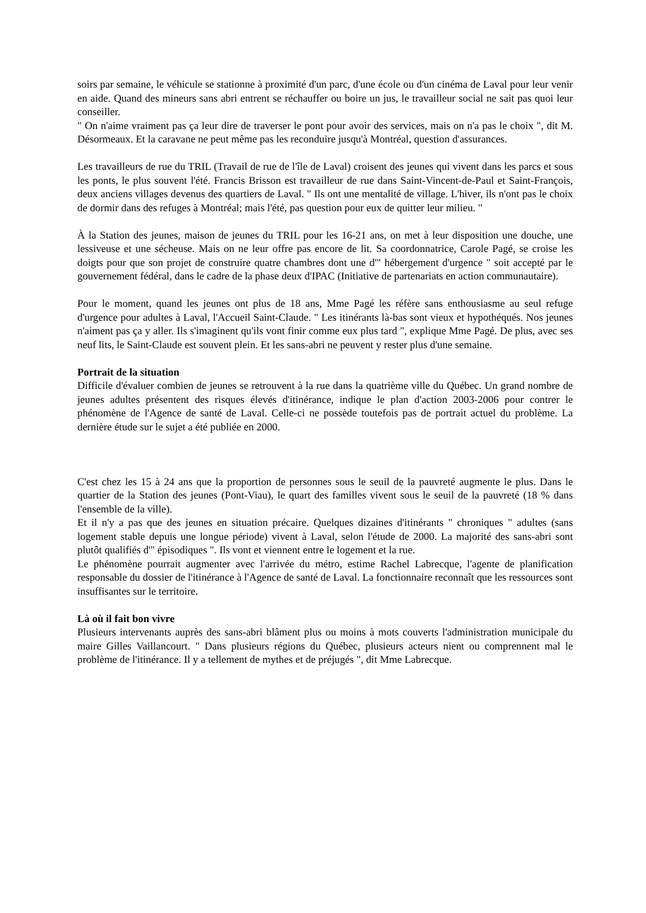soirs par semaine, le véhicule se stationne à proximité d'un parc, d'une école ou d'un cinéma de Laval pour leur venir en aide. Quand des mineurs sans abri entrent se réchauffer ou boire un jus, le travailleur social ne sait pas quoi leur conseiller.
" On n'aime vraiment pas ça leur dire de traverser le pont pour avoir des services, mais on n'a pas le choix ", dit M. Désormeaux. Et la caravane ne peut même pas les reconduire jusqu'à Montréal, question d'assurances.
Les travailleurs de rue du TRIL (Travail de rue de l'île de Laval) croisent des jeunes qui vivent dans les parcs et sous les ponts, le plus souvent l'été. Francis Brisson est travailleur de rue dans Saint-Vincent-de-Paul et Saint-François, deux anciens villages devenus des quartiers de Laval. " Ils ont une mentalité de village. L'hiver, ils n'ont pas le choix de dormir dans des refuges à Montréal; mais l'été, pas question pour eux de quitter leur milieu. "
À la Station des jeunes, maison de jeunes du TRIL pour les 16-21 ans, on met à leur disposition une douche, une lessiveuse et une sécheuse. Mais on ne leur offre pas encore de lit. Sa coordonnatrice, Carole Pagé, se croise les doigts pour que son projet de construire quatre chambres dont une d'" hébergement d'urgence " soit accepté par le gouvernement fédéral, dans le cadre de la phase deux d'IPAC (Initiative de partenariats en action communautaire).
Pour le moment, quand les jeunes ont plus de 18 ans, Mme Pagé les réfère sans enthousiasme au seul refuge d'urgence pour adultes à Laval, l'Accueil Saint-Claude. " Les itinérants là-bas sont vieux et hypothéqués. Nos jeunes n'aiment pas ça y aller. Ils s'imaginent qu'ils vont finir comme eux plus tard ", explique Mme Pagé. De plus, avec ses neuf lits, le Saint-Claude est souvent plein. Et les sans-abri ne peuvent y rester plus d'une semaine.
Portrait de la situation
Difficile d'évaluer combien de jeunes se retrouvent à la rue dans la quatrième ville du Québec. Un grand nombre de jeunes adultes présentent des risques élevés d'itinérance, indique le plan d'action 2003-2006 pour contrer le phénomène de l'Agence de santé de Laval. Celle-ci ne possède toutefois pas de portrait actuel du problème. La dernière étude sur le sujet a été publiée en 2000.
C'est chez les 15 à 24 ans que la proportion de personnes sous le seuil de la pauvreté augmente le plus. Dans le quartier de la Station des jeunes (Pont-Viau), le quart des familles vivent sous le seuil de la pauvreté (18 % dans l'ensemble de la ville).
Et il n'y a pas que des jeunes en situation précaire. Quelques dizaines d'itinérants " chroniques " adultes (sans logement stable depuis une longue période) vivent à Laval, selon l'étude de 2000. La majorité des sans-abri sont plutôt qualifiés d'" épisodiques ". Ils vont et viennent entre le logement et la rue.
Le phénomène pourrait augmenter avec l'arrivée du métro, estime Rachel Labrecque, l'agente de planification responsable du dossier de l'itinérance à l'Agence de santé de Laval. La fonctionnaire reconnaît que les ressources sont insuffisantes sur le territoire.
Là où il fait bon vivre
Plusieurs intervenants auprès des sans-abri blâment plus ou moins à mots couverts l'administration municipale du maire Gilles Vaillancourt. " Dans plusieurs régions du Québec, plusieurs acteurs nient ou comprennent mal le problème de l'itinérance. Il y a tellement de mythes et de préjugés ", dit Mme Labrecque.